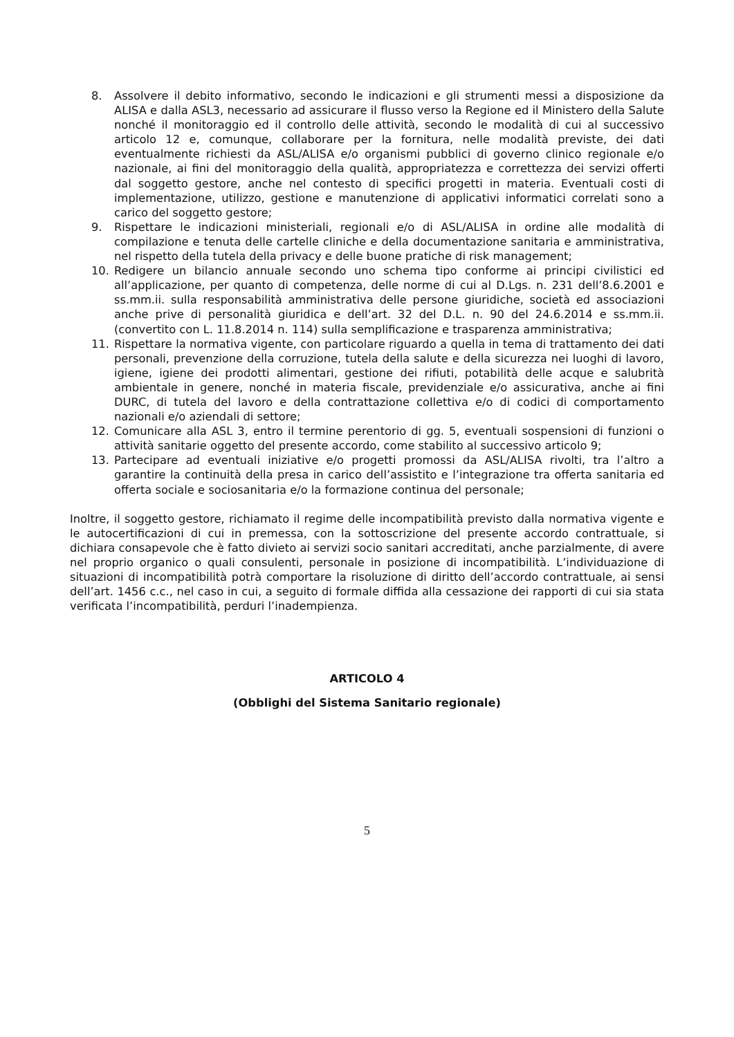8. Assolvere il debito informativo, secondo le indicazioni e gli strumenti messi a disposizione da ALISA e dalla ASL3, necessario ad assicurare il flusso verso la Regione ed il Ministero della Salute nonché il monitoraggio ed il controllo delle attività, secondo le modalità di cui al successivo articolo 12 e, comunque, collaborare per la fornitura, nelle modalità previste, dei dati eventualmente richiesti da ASL/ALISA e/o organismi pubblici di governo clinico regionale e/o nazionale, ai fini del monitoraggio della qualità, appropriatezza e correttezza dei servizi offerti dal soggetto gestore, anche nel contesto di specifici progetti in materia. Eventuali costi di implementazione, utilizzo, gestione e manutenzione di applicativi informatici correlati sono a carico del soggetto gestore;
9. Rispettare le indicazioni ministeriali, regionali e/o di ASL/ALISA in ordine alle modalità di compilazione e tenuta delle cartelle cliniche e della documentazione sanitaria e amministrativa, nel rispetto della tutela della privacy e delle buone pratiche di risk management;
10. Redigere un bilancio annuale secondo uno schema tipo conforme ai principi civilistici ed all’applicazione, per quanto di competenza, delle norme di cui al D.Lgs. n. 231 dell’8.6.2001 e ss.mm.ii. sulla responsabilità amministrativa delle persone giuridiche, società ed associazioni anche prive di personalità giuridica e dell’art. 32 del D.L. n. 90 del 24.6.2014 e ss.mm.ii. (convertito con L. 11.8.2014 n. 114) sulla semplificazione e trasparenza amministrativa;
11. Rispettare la normativa vigente, con particolare riguardo a quella in tema di trattamento dei dati personali, prevenzione della corruzione, tutela della salute e della sicurezza nei luoghi di lavoro, igiene, igiene dei prodotti alimentari, gestione dei rifiuti, potabilità delle acque e salubrità ambientale in genere, nonché in materia fiscale, previdenziale e/o assicurativa, anche ai fini DURC, di tutela del lavoro e della contrattazione collettiva e/o di codici di comportamento nazionali e/o aziendali di settore;
12. Comunicare alla ASL 3, entro il termine perentorio di gg. 5, eventuali sospensioni di funzioni o attività sanitarie oggetto del presente accordo, come stabilito al successivo articolo 9;
13. Partecipare ad eventuali iniziative e/o progetti promossi da ASL/ALISA rivolti, tra l’altro a garantire la continuità della presa in carico dell’assistito e l’integrazione tra offerta sanitaria ed offerta sociale e sociosanitaria e/o la formazione continua del personale;
Inoltre, il soggetto gestore, richiamato il regime delle incompatibilità previsto dalla normativa vigente e le autocertificazioni di cui in premessa, con la sottoscrizione del presente accordo contrattuale, si dichiara consapevole che è fatto divieto ai servizi socio sanitari accreditati, anche parzialmente, di avere nel proprio organico o quali consulenti, personale in posizione di incompatibilità. L’individuazione di situazioni di incompatibilità potrà comportare la risoluzione di diritto dell’accordo contrattuale, ai sensi dell’art. 1456 c.c., nel caso in cui, a seguito di formale diffida alla cessazione dei rapporti di cui sia stata verificata l’incompatibilità, perduri l’inadempienza.
ARTICOLO 4
(Obblighi del Sistema Sanitario regionale)
5